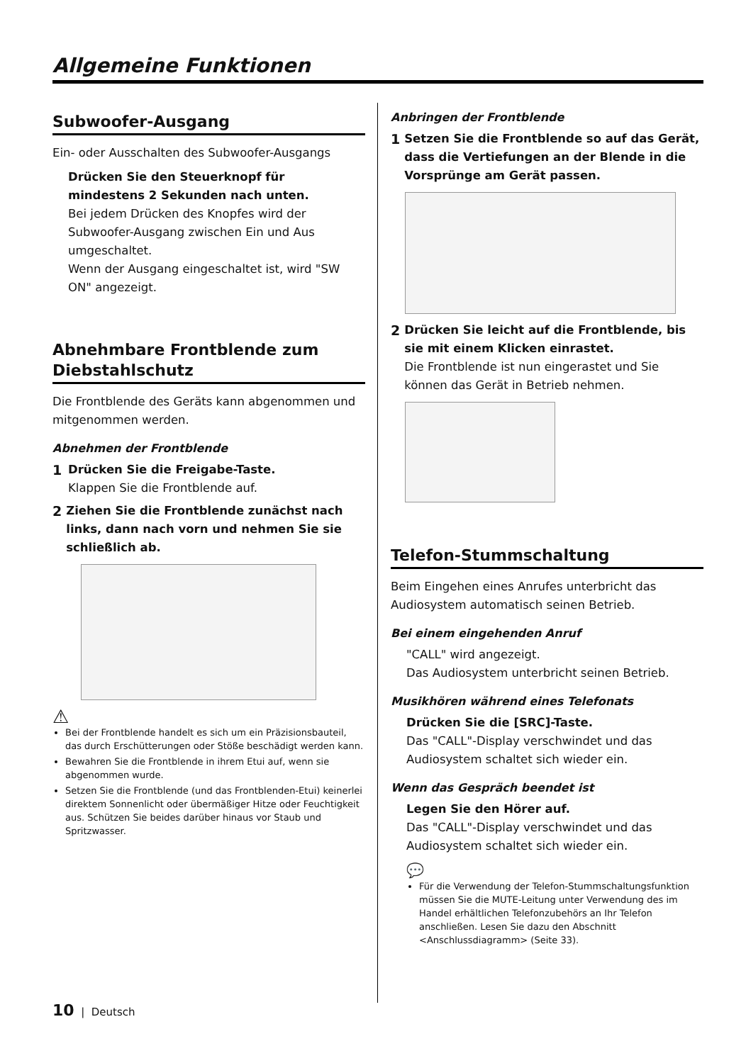Allgemeine Funktionen
Subwoofer-Ausgang
Ein- oder Ausschalten des Subwoofer-Ausgangs
Drücken Sie den Steuerknopf für mindestens 2 Sekunden nach unten.
Bei jedem Drücken des Knopfes wird der Subwoofer-Ausgang zwischen Ein und Aus umgeschaltet.
Wenn der Ausgang eingeschaltet ist, wird "SW ON" angezeigt.
Abnehmbare Frontblende zum Diebstahlschutz
Die Frontblende des Geräts kann abgenommen und mitgenommen werden.
Abnehmen der Frontblende
1
Drücken Sie die Freigabe-Taste.
Klappen Sie die Frontblende auf.
2
Ziehen Sie die Frontblende zunächst nach links, dann nach vorn und nehmen Sie sie schließlich ab.
⚠
Bei der Frontblende handelt es sich um ein Präzisionsbauteil, das durch Erschütterungen oder Stöße beschädigt werden kann.
Bewahren Sie die Frontblende in ihrem Etui auf, wenn sie abgenommen wurde.
Setzen Sie die Frontblende (und das Frontblenden-Etui) keinerlei direktem Sonnenlicht oder übermäßiger Hitze oder Feuchtigkeit aus. Schützen Sie beides darüber hinaus vor Staub und Spritzwasser.
Anbringen der Frontblende
1
Setzen Sie die Frontblende so auf das Gerät, dass die Vertiefungen an der Blende in die Vorsprünge am Gerät passen.
2
Drücken Sie leicht auf die Frontblende, bis sie mit einem Klicken einrastet.
Die Frontblende ist nun eingerastet und Sie können das Gerät in Betrieb nehmen.
Telefon-Stummschaltung
Beim Eingehen eines Anrufes unterbricht das Audiosystem automatisch seinen Betrieb.
Bei einem eingehenden Anruf
"CALL" wird angezeigt.
Das Audiosystem unterbricht seinen Betrieb.
Musikhören während eines Telefonats
Drücken Sie die [SRC]-Taste.
Das "CALL"-Display verschwindet und das Audiosystem schaltet sich wieder ein.
Wenn das Gespräch beendet ist
Legen Sie den Hörer auf.
Das "CALL"-Display verschwindet und das Audiosystem schaltet sich wieder ein.
💬
Für die Verwendung der Telefon-Stummschaltungsfunktion müssen Sie die MUTE-Leitung unter Verwendung des im Handel erhältlichen Telefonzubehörs an Ihr Telefon anschließen. Lesen Sie dazu den Abschnitt <Anschlussdiagramm> (Seite 33).
10 | Deutsch